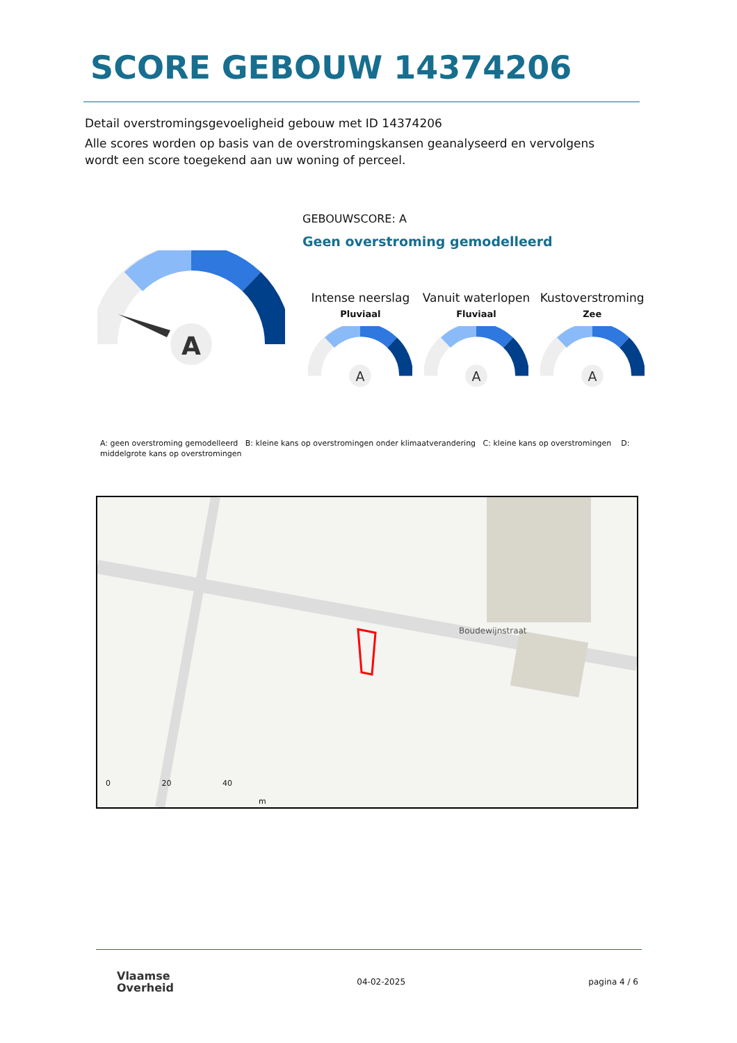SCORE GEBOUW 14374206
Detail overstromingsgevoeligheid gebouw met ID 14374206
Alle scores worden op basis van de overstromingskansen geanalyseerd en vervolgens wordt een score toegekend aan uw woning of perceel.
A
GEBOUWSCORE: A
Geen overstroming gemodelleerd
Intense neerslag
Pluviaal
Vanuit waterlopen
Fluviaal
Kustoverstroming
Zee
A
A
A
A: geen overstroming gemodelleerd B: kleine kans op overstromingen onder klimaatverandering C: kleine kans op overstromingen D: middelgrote kans op overstromingen
Boudewijnstraat
0 20 40
m
Vlaamse
Overheid
04-02-2025 pagina 4 / 6